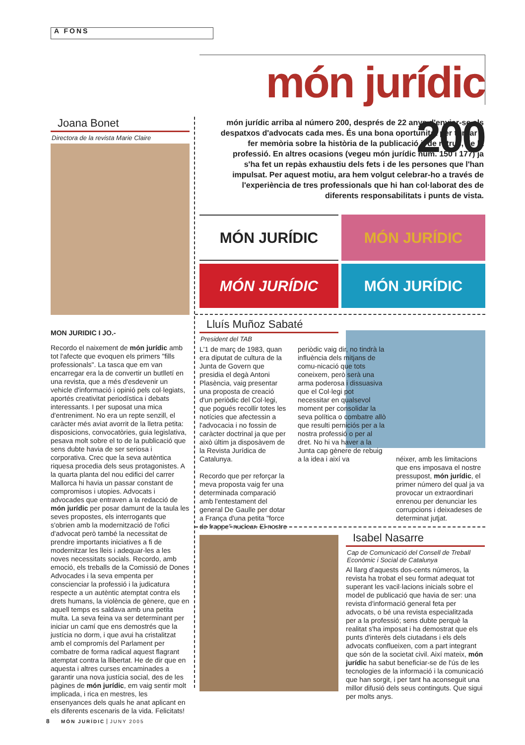A FONS
món jurídic 200
món jurídic arriba al número 200, després de 22 anys d'enviar-se als despatxos d'advocats cada mes. És una bona oportunitat per tornar a fer memòria sobre la història de la publicació i, de retruc, de la professió. En altres ocasions (vegeu món jurídic núm. 150 i 177) ja s'ha fet un repàs exhaustiu dels fets i de les persones que l'han impulsat. Per aquest motiu, ara hem volgut celebrar-ho a través de l'experiència de tres professionals que hi han col·laborat des de diferents responsabilitats i punts de vista.
Joana Bonet
Directora de la revista Marie Claire
MON JURIDIC I JO.-
Recordo el naixement de món jurídic amb tot l'afecte que evoquen els primers "fills professionals". La tasca que em van encarregar era la de convertir un butlletí en una revista, que a més d'esdevenir un vehicle d'informació i opinió pels col·legiats, aportés creativitat periodística i debats interessants. I per suposat una mica d'entreniment. No era un repte senzill, el caràcter més aviat avorrit de la lletra petita: disposicions, convocatòries, guia legislativa, pesava molt sobre el to de la publicació que sens dubte havia de ser seriosa i corporativa. Crec que la seva autèntica riquesa procedia dels seus protagonistes. A la quarta planta del nou edifici del carrer Mallorca hi havia un passar constant de compromisos i utopies. Advocats i advocades que entraven a la redacció de món jurídic per posar damunt de la taula les seves propostes, els interrogants que s'obrien amb la modernització de l'ofici d'advocat però també la necessitat de prendre importants iniciatives a fi de modernitzar les lleis i adequar-les a les noves necessitats socials. Recordo, amb emoció, els treballs de la Comissió de Dones Advocades i la seva empenta per conscienciar la professió i la judicatura respecte a un autèntic atemptat contra els drets humans, la violència de gènere, que en aquell temps es saldava amb una petita multa. La seva feina va ser determinant per iniciar un camí que ens demostrés que la justícia no dorm, i que avui ha cristalitzat amb el compromís del Parlament per combatre de forma radical aquest flagrant atemptat contra la llibertat. He de dir que en aquesta i altres curses encaminades a garantir una nova justícia social, des de les pàgines de món jurídic, em vaig sentir molt implicada, i rica en mestres, les ensenyances dels quals he anat aplicant en els diferents escenaris de la vida. Felicitats!
MÓN JURÍDIC
MÓN JURÍDIC
MÓN JURÍDIC
MÓN JURÍDIC
Lluís Muñoz Sabaté
President del TAB
L'1 de març de 1983, quan era diputat de cultura de la Junta de Govern que presidia el degà Antoni Plasència, vaig presentar una proposta de creació d'un periòdic del Col·legi, que pogués recollir totes les notícies que afectessin a l'advocacia i no fossin de caràcter doctrinal ja que per això últim ja disposàvem de la Revista Jurídica de Catalunya.
Recordo que per reforçar la meva proposta vaig fer una determinada comparació amb l'entestament del general De Gaulle per dotar a França d'una petita "force de frappe" nuclear. El nostre
periòdic vaig dir, no tindrà la influència dels mitjans de comu-nicació que tots coneixem, però serà una arma poderosa i dissuasiva que el Col·legi pot necessitar en qualsevol moment per consolidar la seva política o combatre allò que resulti perniciós per a la nostra professió o per al dret. No hi va haver a la Junta cap gènere de rebuig a la idea i així va
néixer, amb les limitacions que ens imposava el nostre pressupost, món jurídic, el primer número del qual ja va provocar un extraordinari enrenou per denunciar les corrupcions i deixadeses de determinat jutjat.
Isabel Nasarre
Cap de Comunicació del Consell de Treball Econòmic i Social de Catalunya
Al llarg d'aquests dos-cents números, la revista ha trobat el seu format adequat tot superant les vacil·lacions inicials sobre el model de publicació que havia de ser: una revista d'informació general feta per advocats, o bé una revista especialitzada per a la professió; sens dubte perquè la realitat s'ha imposat i ha demostrat que els punts d'interès dels ciutadans i els dels advocats conflueixen, com a part integrant que són de la societat civil. Així mateix, món jurídic ha sabut beneficiar-se de l'ús de les tecnologies de la informació i la comunicació que han sorgit, i per tant ha aconseguit una millor difusió dels seus continguts. Que sigui per molts anys.
8 MÓN JURÍDIC JUNY 2005